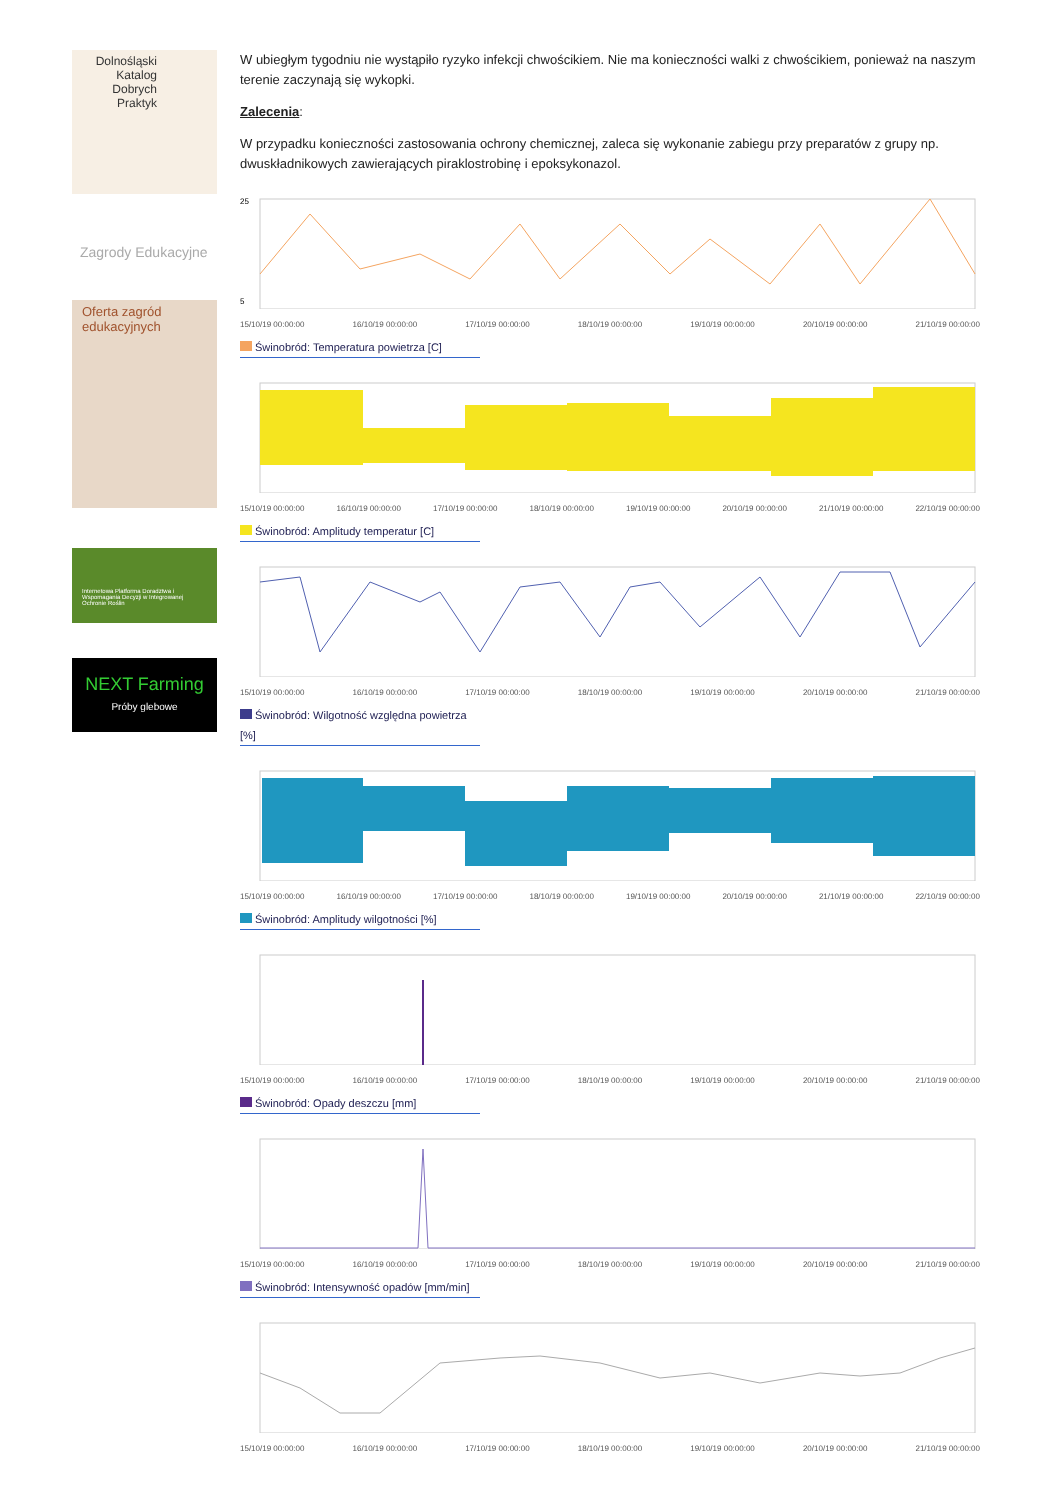Dolnośląski
Katalog
Dobrych
Praktyk
Zagrody Edukacyjne
Oferta zagród edukacyjnych
Internetowa Platforma Doradztwa i Wspomagania Decyzji w Integrowanej Ochronie Roślin
NEXT Farming
Próby glebowe
W ubiegłym tygodniu nie wystąpiło ryzyko infekcji chwościkiem. Nie ma konieczności walki z chwościkiem, ponieważ na naszym terenie zaczynają się wykopki.
Zalecenia:
W przypadku konieczności zastosowania ochrony chemicznej, zaleca się wykonanie zabiegu przy preparatów z grupy np. dwuskładnikowych zawierających piraklostrobinę i epoksykonazol.
25
5
15/10/19 00:00:00 16/10/19 00:00:00 17/10/19 00:00:00 18/10/19 00:00:00 19/10/19 00:00:00 20/10/19 00:00:00 21/10/19 00:00:00
Świnobród: Temperatura powietrza [C]
15/10/19 00:00:00 16/10/19 00:00:00 17/10/19 00:00:00 18/10/19 00:00:00 19/10/19 00:00:00 20/10/19 00:00:00 21/10/19 00:00:00 22/10/19 00:00:00
Świnobród: Amplitudy temperatur [C]
15/10/19 00:00:00 16/10/19 00:00:00 17/10/19 00:00:00 18/10/19 00:00:00 19/10/19 00:00:00 20/10/19 00:00:00 21/10/19 00:00:00
Świnobród: Wilgotność względna powietrza [%]
15/10/19 00:00:00 16/10/19 00:00:00 17/10/19 00:00:00 18/10/19 00:00:00 19/10/19 00:00:00 20/10/19 00:00:00 21/10/19 00:00:00 22/10/19 00:00:00
Świnobród: Amplitudy wilgotności [%]
15/10/19 00:00:00 16/10/19 00:00:00 17/10/19 00:00:00 18/10/19 00:00:00 19/10/19 00:00:00 20/10/19 00:00:00 21/10/19 00:00:00
Świnobród: Opady deszczu [mm]
15/10/19 00:00:00 16/10/19 00:00:00 17/10/19 00:00:00 18/10/19 00:00:00 19/10/19 00:00:00 20/10/19 00:00:00 21/10/19 00:00:00
Świnobród: Intensywność opadów [mm/min]
15/10/19 00:00:00 16/10/19 00:00:00 17/10/19 00:00:00 18/10/19 00:00:00 19/10/19 00:00:00 20/10/19 00:00:00 21/10/19 00:00:00